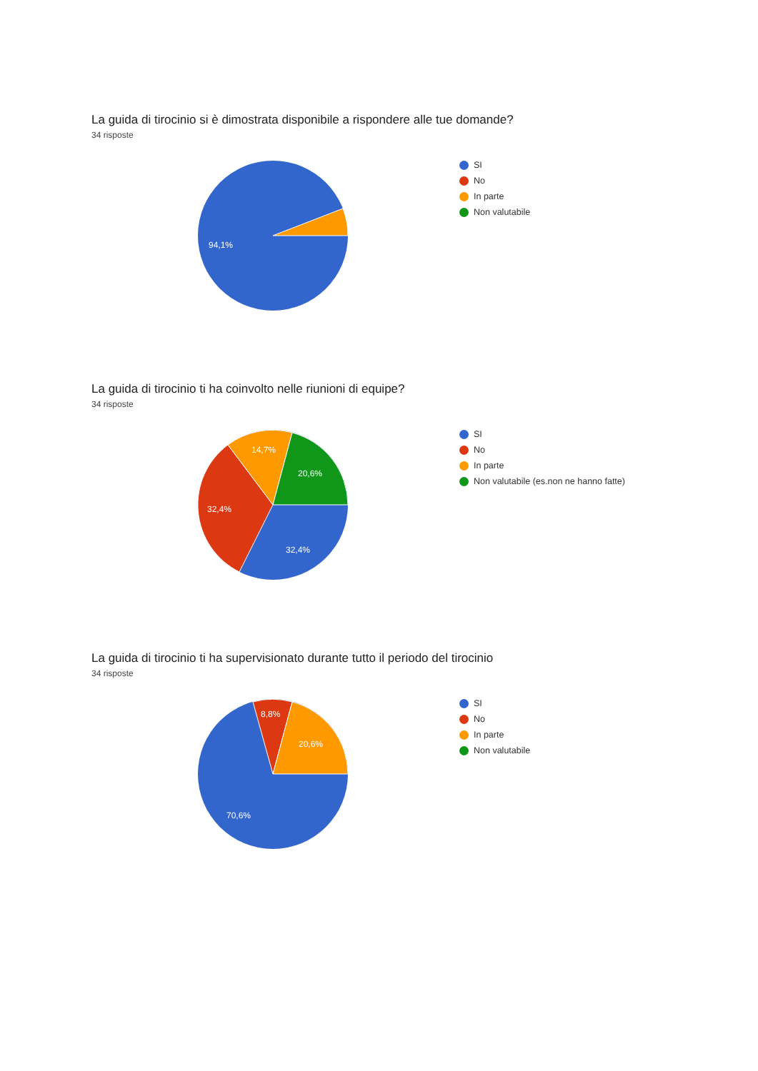La guida di tirocinio si è dimostrata disponibile a rispondere alle tue domande?
34 risposte
94,1%
SI
No
In parte
Non valutabile
La guida di tirocinio ti ha coinvolto nelle riunioni di equipe?
34 risposte
14,7%
20,6%
32,4%
32,4%
SI
No
In parte
Non valutabile (es.non ne hanno fatte)
La guida di tirocinio ti ha supervisionato durante tutto il periodo del tirocinio
34 risposte
8,8%
20,6%
70,6%
SI
No
In parte
Non valutabile